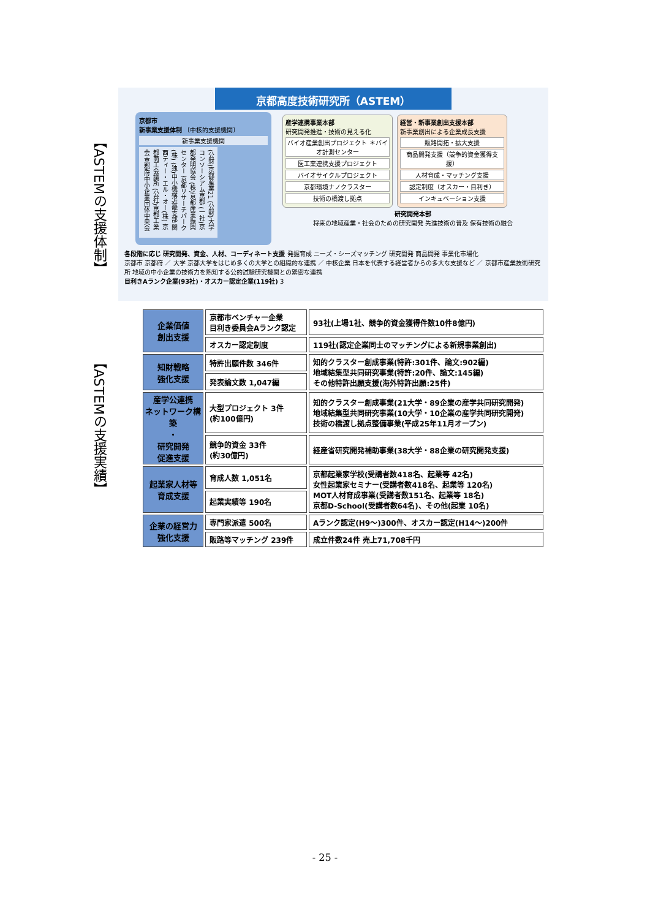【ASTEMの支援体制】
京都高度技術研究所（ASTEM）
京都市
新事業支援体制 〔中核的支援機関〕
新事業支援機関
(公財)京都産業21 (公財)大学コンソーシアム京都 (一社)京都発明協会 (株)京都産業振興センター 京都リサーチパーク(株) (独)中小機構近畿支部 関西ティー・エル・オー(株) 京都商工会議所 (公社)京都工業会 京都府中小企業団体中央会
産学連携事業本部
研究開発推進・技術の見える化 バイオ産業創出プロジェクト ＊バイオ計測センター 医工薬連携支援プロジェクト バイオサイクルプロジェクト 京都環境ナノクラスター 技術の橋渡し拠点
経営・新事業創出支援本部
新事業創出による企業成長支援 販路開拓・拡大支援 商品開発支援（競争的資金獲得支援） 人材育成・マッチング支援 認定制度（オスカー・目利き） インキュベーション支援
研究開発本部
将来の地域産業・社会のための研究開発 先進技術の普及 保有技術の融合
各段階に応じ 研究開発、資金、人材、コーディネート支援 発掘育成 ニーズ・シーズマッチング 研究開発 商品開発 事業化市場化
京都市 京都府 ／ 大学 京都大学をはじめ多くの大学との組織的な連携 ／ 中核企業 日本を代表する経営者からの多大な支援など ／ 京都市産業技術研究所 地域の中小企業の技術力を熟知する公的試験研究機関との緊密な連携
目利きAランク企業(93社)・オスカー認定企業(119社) 3
【ASTEMの支援実績】
| 企業価値 創出支援 | 京都市ベンチャー企業 目利き委員会Aランク認定 | 93社(上場1社、競争的資金獲得件数10件8億円) |
| | オスカー認定制度 | 119社(認定企業同士のマッチングによる新規事業創出) |
| 知財戦略 強化支援 | 特許出願件数 346件 | 知的クラスター創成事業(特許:301件、論文:902編) 地域結集型共同研究事業(特許:20件、論文:145編) その他特許出願支援(海外特許出願:25件) |
| | 発表論文数 1,047編 | |
| 産学公連携 ネットワーク構築 ・ 研究開発 促進支援 | 大型プロジェクト 3件 (約100億円) | 知的クラスター創成事業(21大学・89企業の産学共同研究開発) 地域結集型共同研究事業(10大学・10企業の産学共同研究開発) 技術の橋渡し拠点整備事業(平成25年11月オープン) |
| | 競争的資金 33件 (約30億円) | 経産省研究開発補助事業(38大学・88企業の研究開発支援) |
| 起業家人材等 育成支援 | 育成人数 1,051名 | 京都起業家学校(受講者数418名、起業等 42名) 女性起業家セミナー(受講者数418名、起業等 120名) MOT人材育成事業(受講者数151名、起業等 18名) 京都D-School(受講者数64名)、その他(起業 10名) |
| | 起業実績等 190名 | |
| 企業の経営力 強化支援 | 専門家派遣 500名 | Aランク認定(H9～)300件、オスカー認定(H14～)200件 |
| | 販路等マッチング 239件 | 成立件数24件 売上71,708千円 |
- 25 -